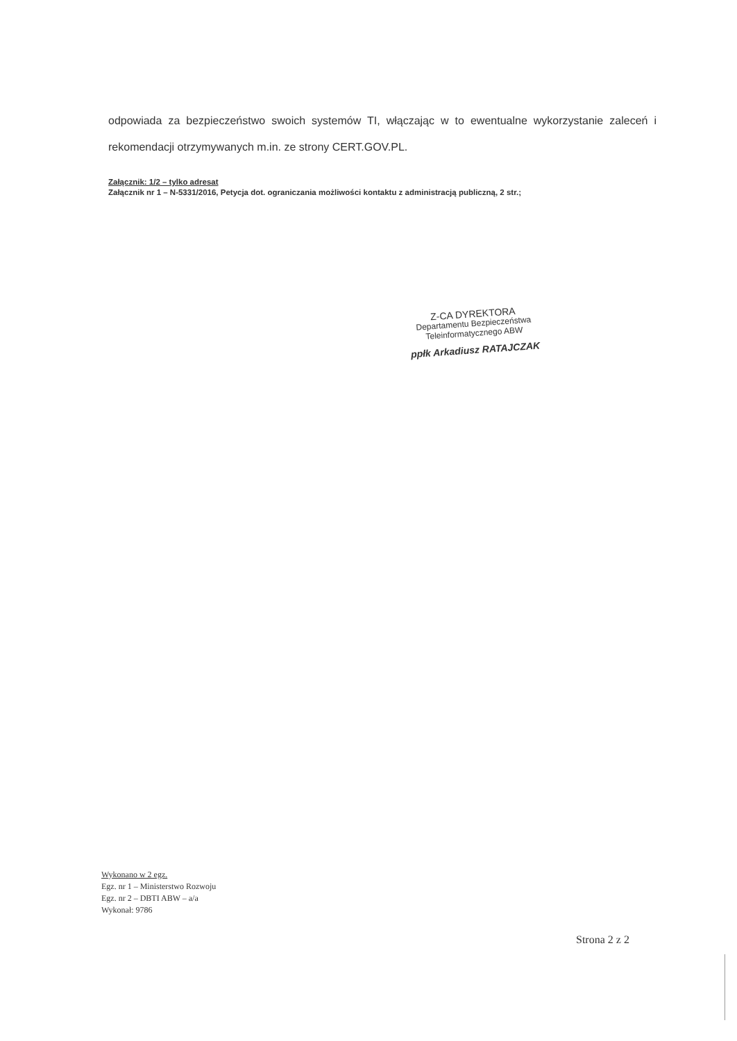odpowiada za bezpieczeństwo swoich systemów TI, włączając w to ewentualne wykorzystanie zaleceń i rekomendacji otrzymywanych m.in. ze strony CERT.GOV.PL.
Załącznik: 1/2 – tylko adresat
Załącznik nr 1 – N-5331/2016, Petycja dot. ograniczania możliwości kontaktu z administracją publiczną, 2 str.;
Z-CA DYREKTORA
Departamentu Bezpieczeństwa
Teleinformatycznego ABW
ppłk Arkadiusz RATAJCZAK
Wykonano w 2 egz.
Egz. nr 1 – Ministerstwo Rozwoju
Egz. nr 2 – DBTI ABW – a/a
Wykonał: 9786
Strona 2 z 2